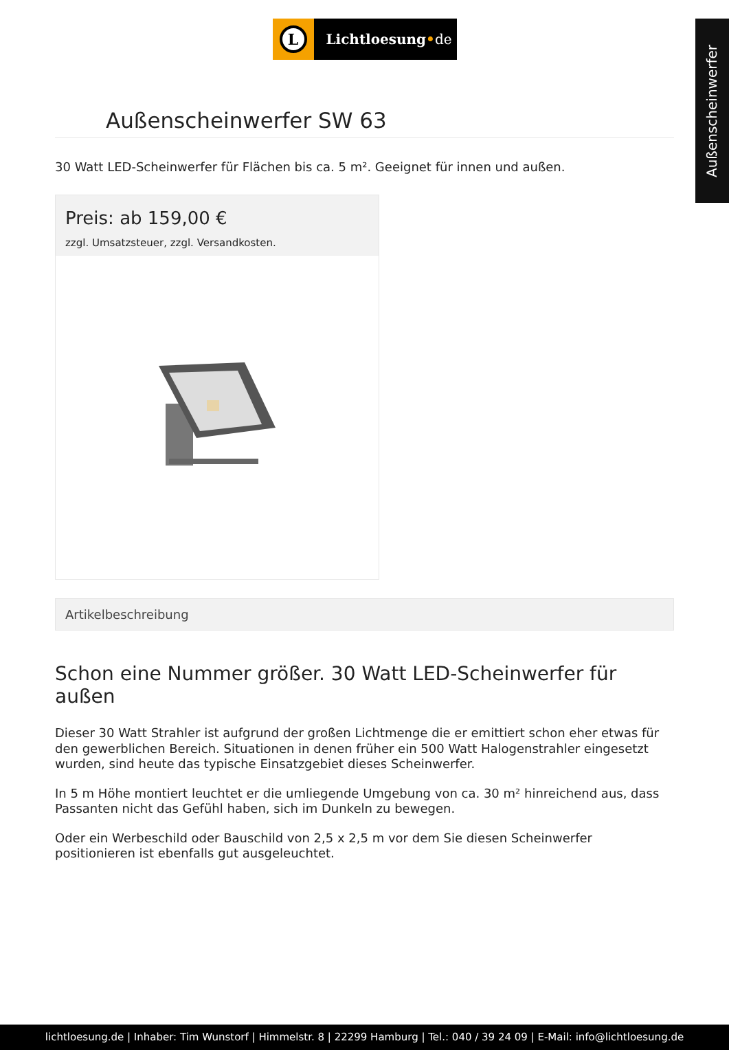Außenscheinwerfer
L
Lichtloesung•de
Außenscheinwerfer SW 63
30 Watt LED-Scheinwerfer für Flächen bis ca. 5 m². Geeignet für innen und außen.
Preis: ab 159,00 €
zzgl. Umsatzsteuer, zzgl. Versandkosten.
Artikelbeschreibung
Schon eine Nummer größer. 30 Watt LED-Scheinwerfer für außen
Dieser 30 Watt Strahler ist aufgrund der großen Lichtmenge die er emittiert schon eher etwas für den gewerblichen Bereich. Situationen in denen früher ein 500 Watt Halogenstrahler eingesetzt wurden, sind heute das typische Einsatzgebiet dieses Scheinwerfer.
In 5 m Höhe montiert leuchtet er die umliegende Umgebung von ca. 30 m² hinreichend aus, dass Passanten nicht das Gefühl haben, sich im Dunkeln zu bewegen.
Oder ein Werbeschild oder Bauschild von 2,5 x 2,5 m vor dem Sie diesen Scheinwerfer positionieren ist ebenfalls gut ausgeleuchtet.
lichtloesung.de | Inhaber: Tim Wunstorf | Himmelstr. 8 | 22299 Hamburg | Tel.: 040 / 39 24 09 | E-Mail: info@lichtloesung.de